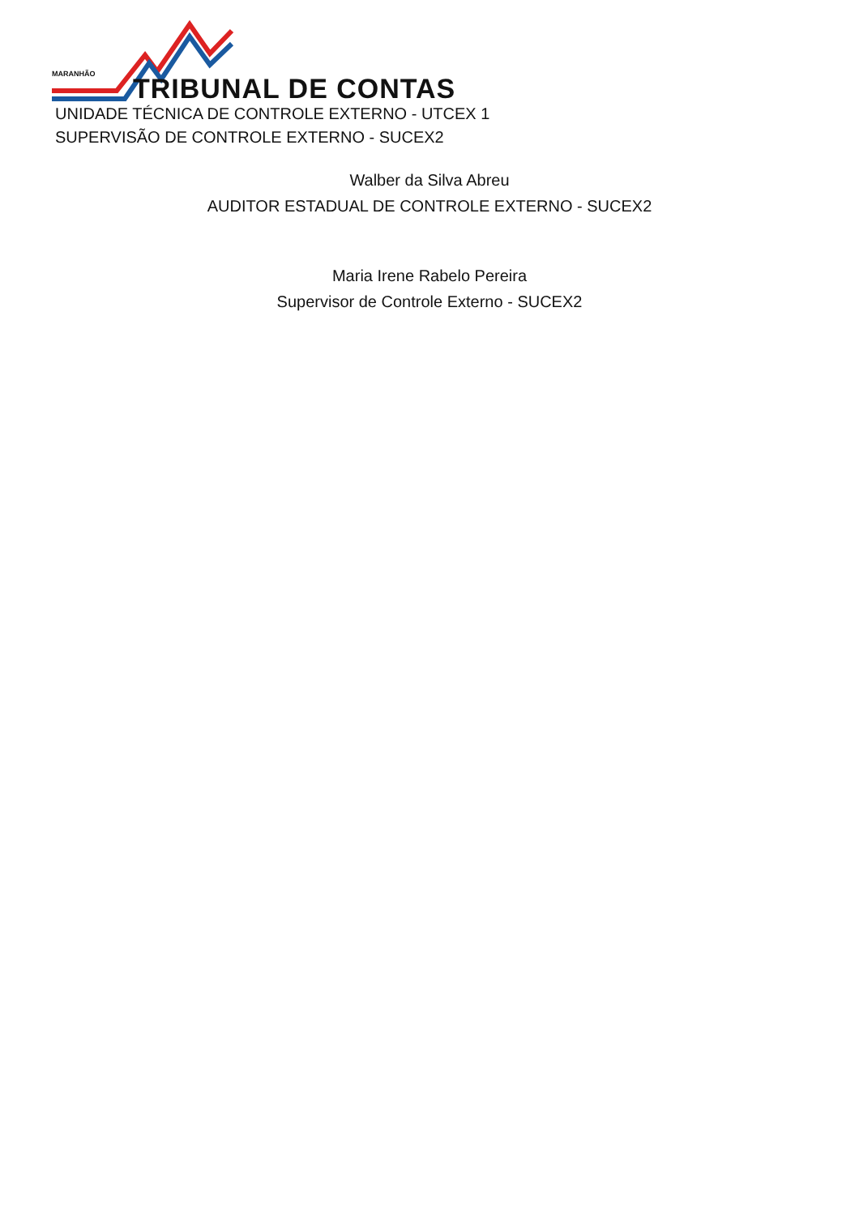MARANHÃO TRIBUNAL DE CONTAS
UNIDADE TÉCNICA DE CONTROLE EXTERNO - UTCEX 1
SUPERVISÃO DE CONTROLE EXTERNO - SUCEX2
Walber da Silva Abreu
AUDITOR ESTADUAL DE CONTROLE EXTERNO - SUCEX2
Maria Irene Rabelo Pereira
Supervisor de Controle Externo - SUCEX2